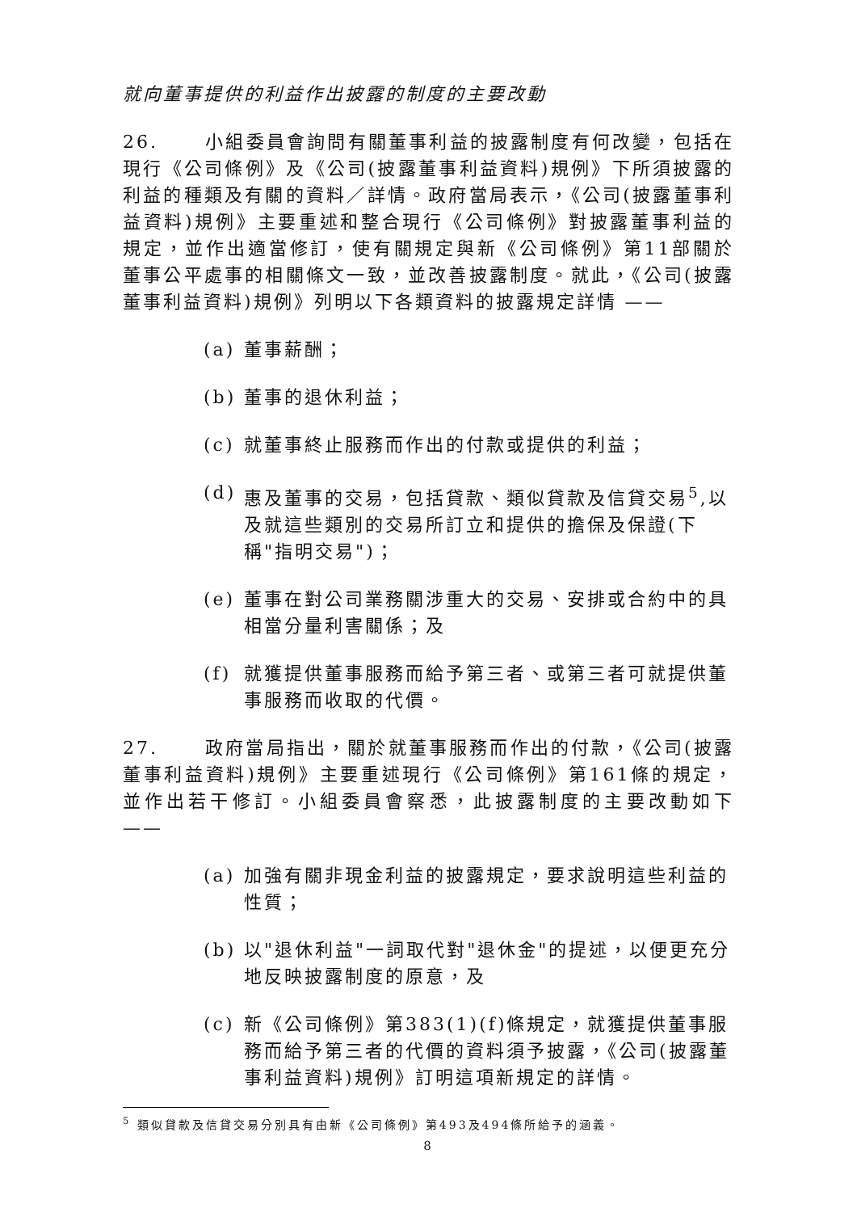就向董事提供的利益作出披露的制度的主要改動
26. 小組委員會詢問有關董事利益的披露制度有何改變，包括在現行《公司條例》及《公司(披露董事利益資料)規例》下所須披露的利益的種類及有關的資料／詳情。政府當局表示，《公司(披露董事利益資料)規例》主要重述和整合現行《公司條例》對披露董事利益的規定，並作出適當修訂，使有關規定與新《公司條例》第11部關於董事公平處事的相關條文一致，並改善披露制度。就此，《公司(披露董事利益資料)規例》列明以下各類資料的披露規定詳情 ——
(a) 董事薪酬；
(b) 董事的退休利益；
(c) 就董事終止服務而作出的付款或提供的利益；
(d) 惠及董事的交易，包括貸款、類似貸款及信貸交易<sup>5</sup>,以及就這些類別的交易所訂立和提供的擔保及保證(下稱"指明交易")；
(e) 董事在對公司業務關涉重大的交易、安排或合約中的具相當分量利害關係；及
(f) 就獲提供董事服務而給予第三者、或第三者可就提供董事服務而收取的代價。
27. 政府當局指出，關於就董事服務而作出的付款，《公司(披露董事利益資料)規例》主要重述現行《公司條例》第161條的規定，並作出若干修訂。小組委員會察悉，此披露制度的主要改動如下 ——
(a) 加強有關非現金利益的披露規定，要求說明這些利益的性質；
(b) 以"退休利益"一詞取代對"退休金"的提述，以便更充分地反映披露制度的原意，及
(c) 新《公司條例》第383(1)(f)條規定，就獲提供董事服務而給予第三者的代價的資料須予披露，《公司(披露董事利益資料)規例》訂明這項新規定的詳情。
<sup>5</sup> 類似貸款及信貸交易分別具有由新《公司條例》第493及494條所給予的涵義。
8